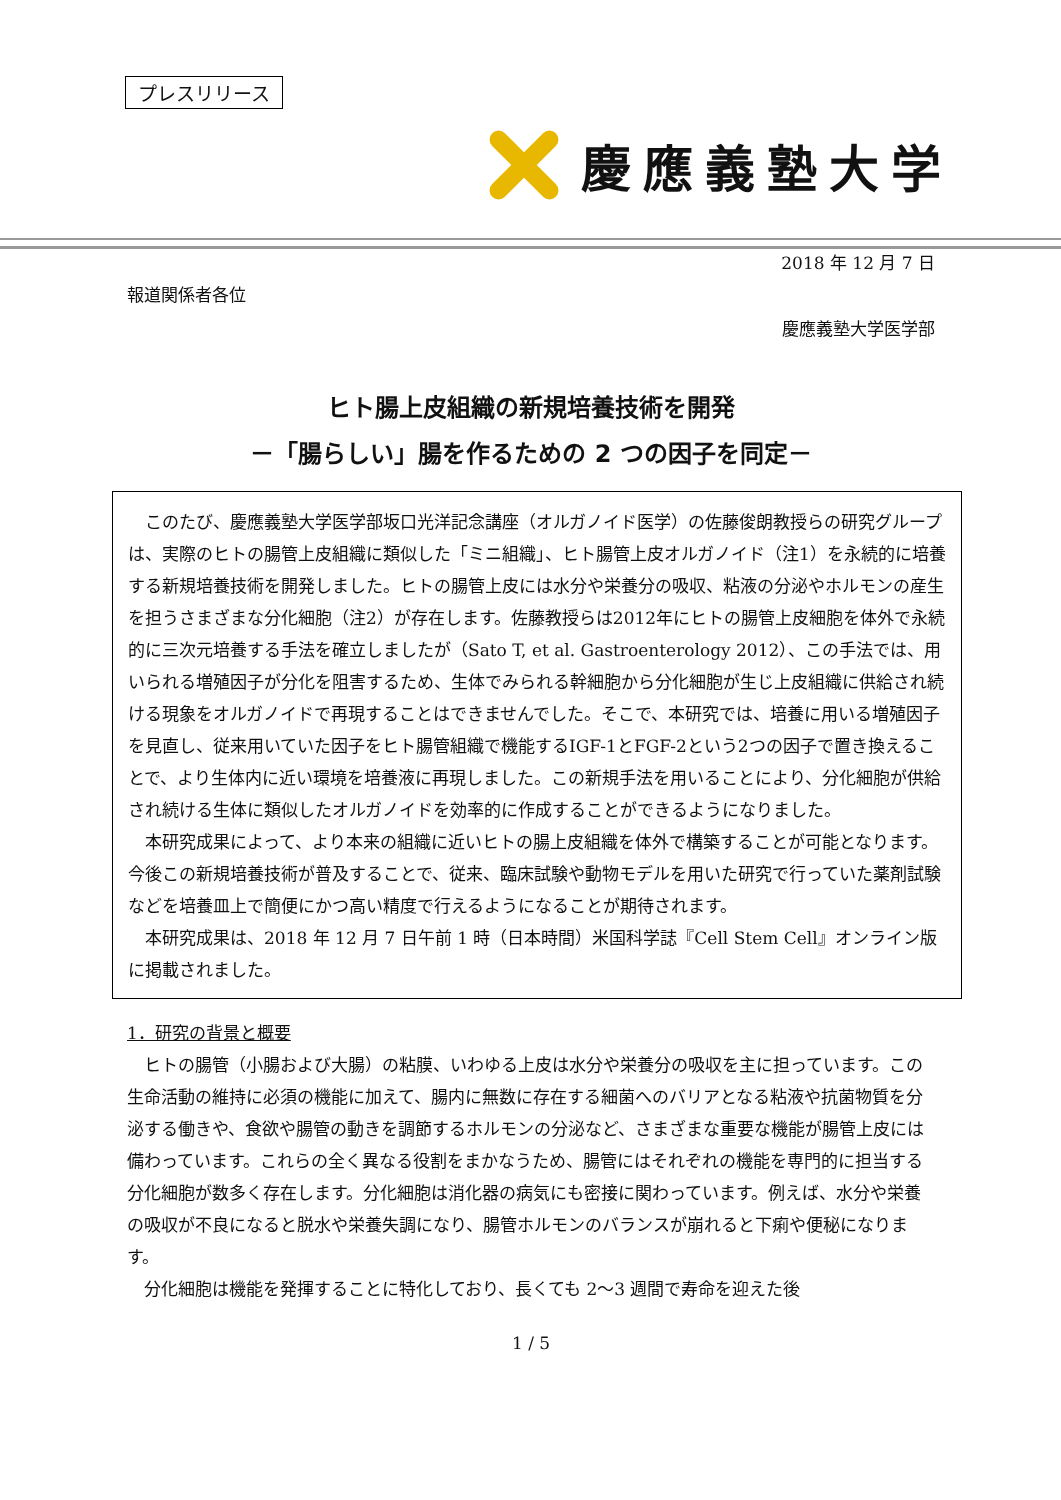プレスリリース
慶應義塾大学
2018 年 12 月 7 日
報道関係者各位
慶應義塾大学医学部
ヒト腸上皮組織の新規培養技術を開発
－「腸らしい」腸を作るための 2 つの因子を同定－
このたび、慶應義塾大学医学部坂口光洋記念講座（オルガノイド医学）の佐藤俊朗教授らの研究グループは、実際のヒトの腸管上皮組織に類似した「ミニ組織」、ヒト腸管上皮オルガノイド（注1）を永続的に培養する新規培養技術を開発しました。ヒトの腸管上皮には水分や栄養分の吸収、粘液の分泌やホルモンの産生を担うさまざまな分化細胞（注2）が存在します。佐藤教授らは2012年にヒトの腸管上皮細胞を体外で永続的に三次元培養する手法を確立しましたが（Sato T, et al. Gastroenterology 2012）、この手法では、用いられる増殖因子が分化を阻害するため、生体でみられる幹細胞から分化細胞が生じ上皮組織に供給され続ける現象をオルガノイドで再現することはできませんでした。そこで、本研究では、培養に用いる増殖因子を見直し、従来用いていた因子をヒト腸管組織で機能するIGF-1とFGF-2という2つの因子で置き換えることで、より生体内に近い環境を培養液に再現しました。この新規手法を用いることにより、分化細胞が供給され続ける生体に類似したオルガノイドを効率的に作成することができるようになりました。
本研究成果によって、より本来の組織に近いヒトの腸上皮組織を体外で構築することが可能となります。今後この新規培養技術が普及することで、従来、臨床試験や動物モデルを用いた研究で行っていた薬剤試験などを培養皿上で簡便にかつ高い精度で行えるようになることが期待されます。
本研究成果は、2018 年 12 月 7 日午前 1 時（日本時間）米国科学誌『Cell Stem Cell』オンライン版に掲載されました。
1．研究の背景と概要
ヒトの腸管（小腸および大腸）の粘膜、いわゆる上皮は水分や栄養分の吸収を主に担っています。この生命活動の維持に必須の機能に加えて、腸内に無数に存在する細菌へのバリアとなる粘液や抗菌物質を分泌する働きや、食欲や腸管の動きを調節するホルモンの分泌など、さまざまな重要な機能が腸管上皮には備わっています。これらの全く異なる役割をまかなうため、腸管にはそれぞれの機能を専門的に担当する分化細胞が数多く存在します。分化細胞は消化器の病気にも密接に関わっています。例えば、水分や栄養の吸収が不良になると脱水や栄養失調になり、腸管ホルモンのバランスが崩れると下痢や便秘になります。
分化細胞は機能を発揮することに特化しており、長くても 2〜3 週間で寿命を迎えた後
1 / 5